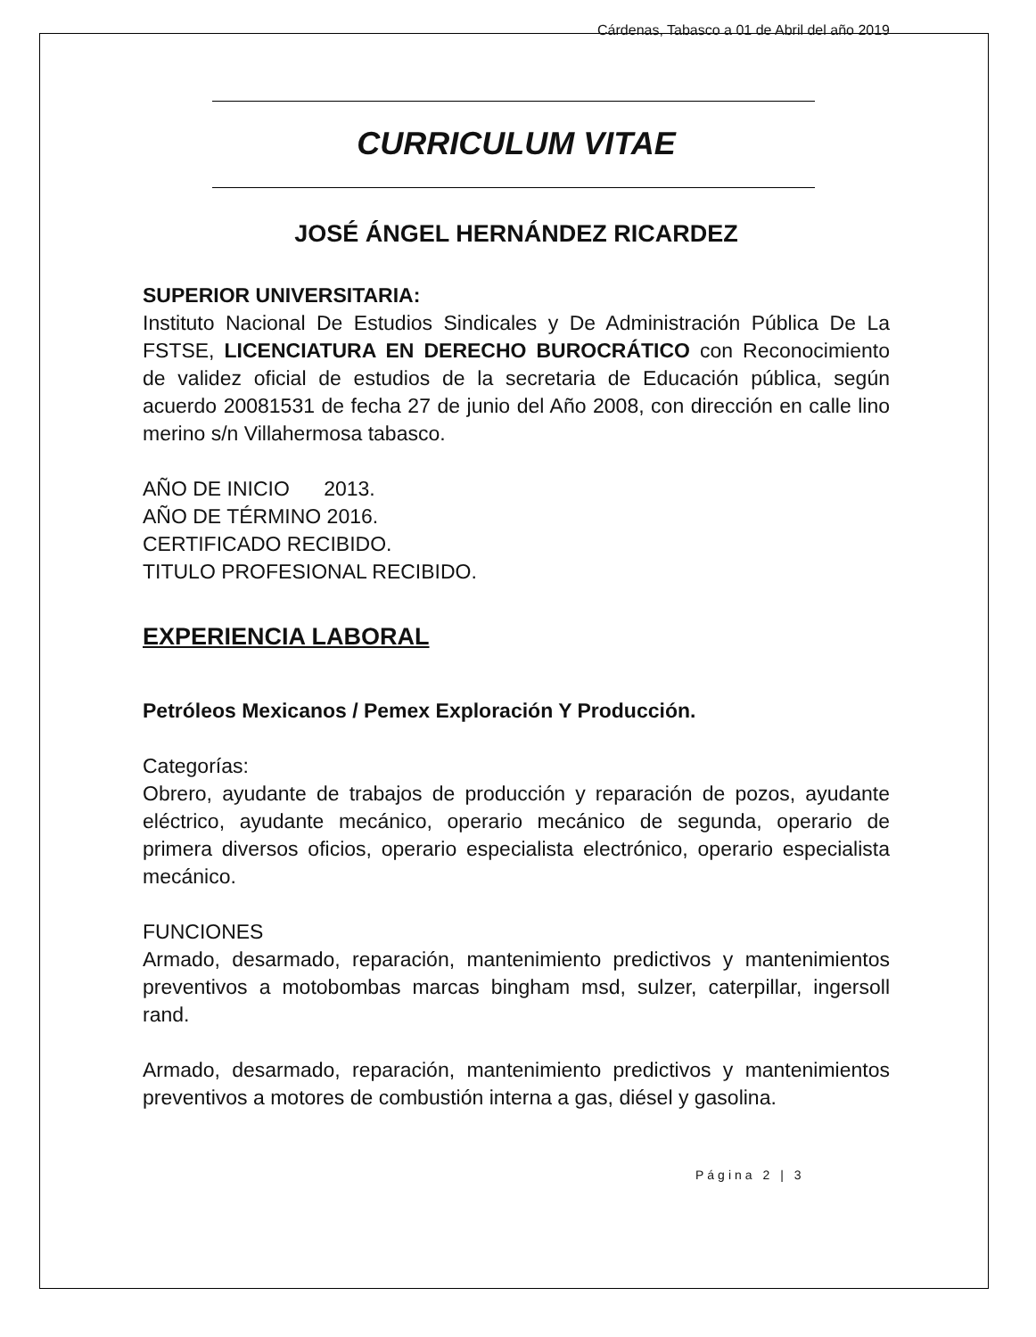Cárdenas, Tabasco a 01 de Abril del año 2019
CURRICULUM VITAE
JOSÉ ÁNGEL HERNÁNDEZ RICARDEZ
SUPERIOR UNIVERSITARIA:
Instituto Nacional De Estudios Sindicales y De Administración Pública De La FSTSE, LICENCIATURA EN DERECHO BUROCRÁTICO con Reconocimiento de validez oficial de estudios de la secretaria de Educación pública, según acuerdo 20081531 de fecha 27 de junio del Año 2008, con dirección en calle lino merino s/n Villahermosa tabasco.
AÑO DE INICIO 2013.
AÑO DE TÉRMINO 2016.
CERTIFICADO RECIBIDO.
TITULO PROFESIONAL RECIBIDO.
EXPERIENCIA LABORAL
Petróleos Mexicanos / Pemex Exploración Y Producción.
Categorías:
Obrero, ayudante de trabajos de producción y reparación de pozos, ayudante eléctrico, ayudante mecánico, operario mecánico de segunda, operario de primera diversos oficios, operario especialista electrónico, operario especialista mecánico.
FUNCIONES
Armado, desarmado, reparación, mantenimiento predictivos y mantenimientos preventivos a motobombas marcas bingham msd, sulzer, caterpillar, ingersoll rand.
Armado, desarmado, reparación, mantenimiento predictivos y mantenimientos preventivos a motores de combustión interna a gas, diésel y gasolina.
Página 2 | 3